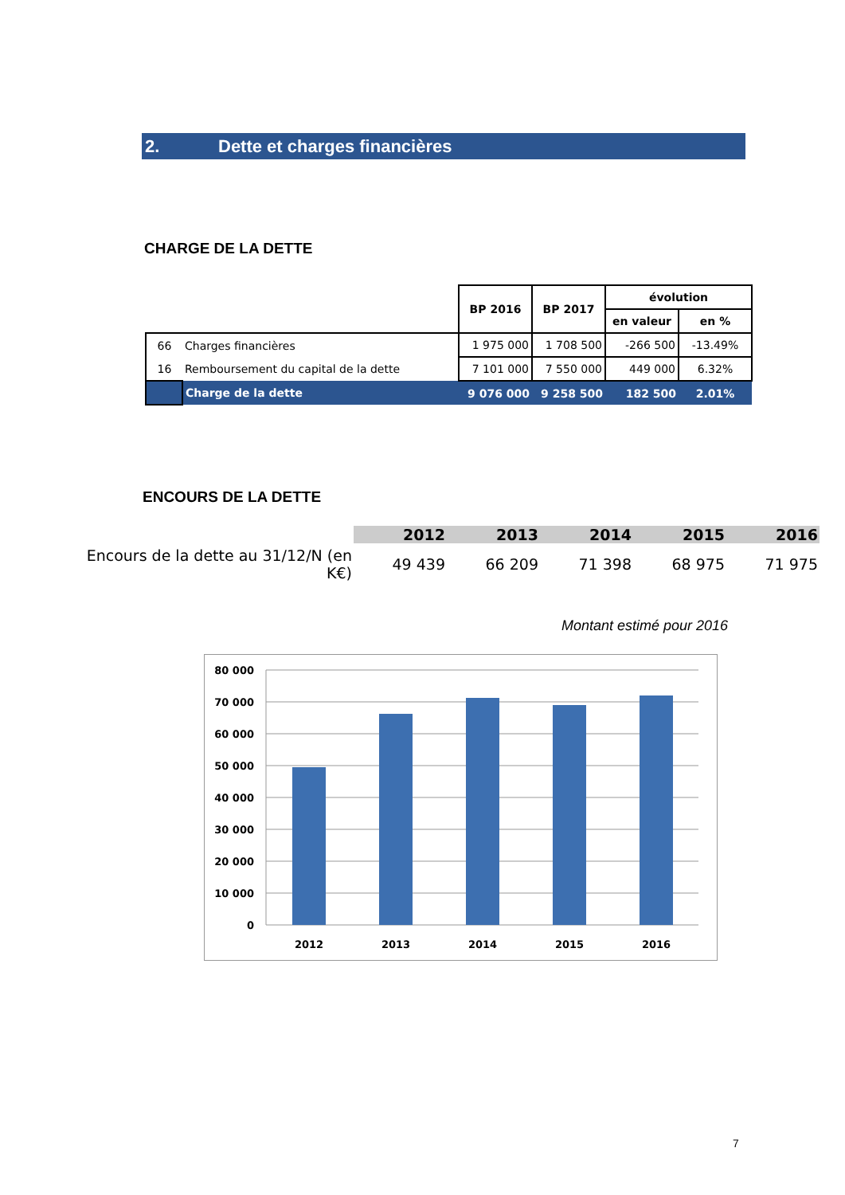2. Dette et charges financières
CHARGE DE LA DETTE
| | | BP 2016 | BP 2017 | évolution | |
| --- | --- | --- | --- | --- | --- |
| | | | | en valeur | en % |
| 66 | Charges financières | 1 975 000 | 1 708 500 | -266 500 | -13.49% |
| 16 | Remboursement du capital de la dette | 7 101 000 | 7 550 000 | 449 000 | 6.32% |
| | Charge de la dette | 9 076 000 | 9 258 500 | 182 500 | 2.01% |
ENCOURS DE LA DETTE
| | 2012 | 2013 | 2014 | 2015 | 2016 |
| --- | --- | --- | --- | --- | --- |
| Encours de la dette au 31/12/N (en K€) | 49 439 | 66 209 | 71 398 | 68 975 | 71 975 |
Montant estimé pour 2016
80 000
70 000
60 000
50 000
40 000
30 000
20 000
10 000
0
2012
2013
2014
2015
2016
7